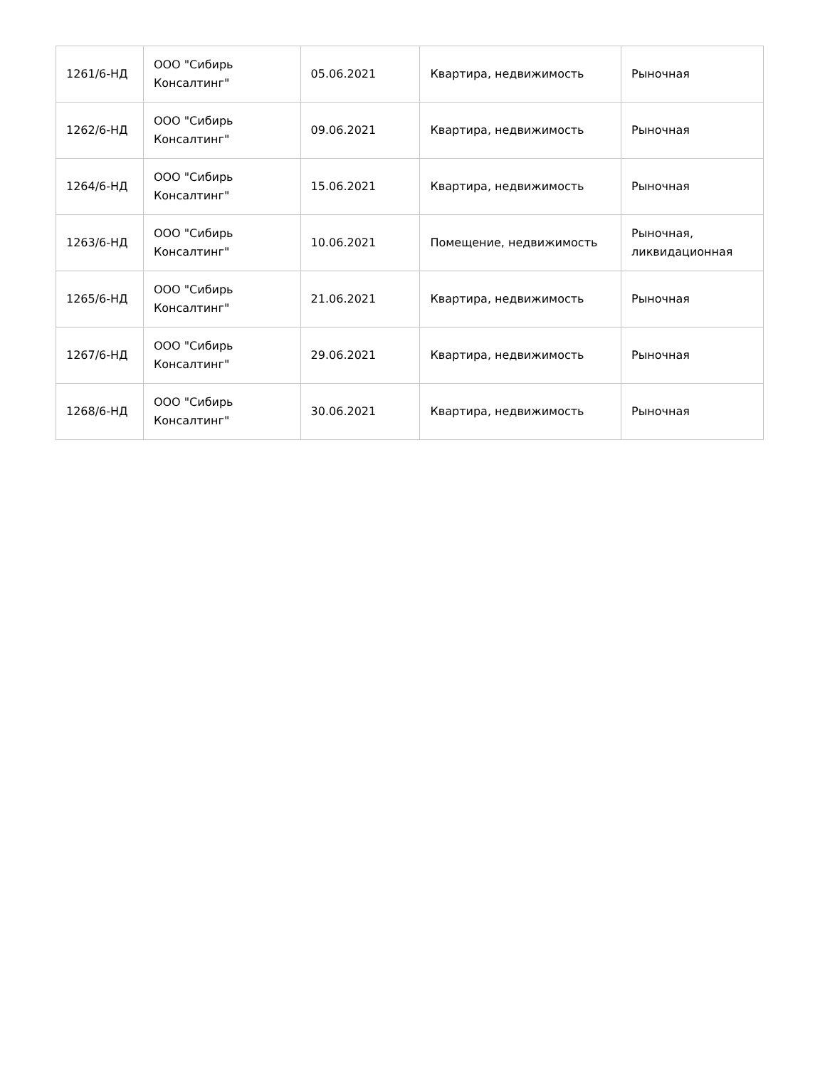| 1261/6-НД | ООО "Сибирь Консалтинг" | 05.06.2021 | Квартира, недвижимость | Рыночная |
| 1262/6-НД | ООО "Сибирь Консалтинг" | 09.06.2021 | Квартира, недвижимость | Рыночная |
| 1264/6-НД | ООО "Сибирь Консалтинг" | 15.06.2021 | Квартира, недвижимость | Рыночная |
| 1263/6-НД | ООО "Сибирь Консалтинг" | 10.06.2021 | Помещение, недвижимость | Рыночная, ликвидационная |
| 1265/6-НД | ООО "Сибирь Консалтинг" | 21.06.2021 | Квартира, недвижимость | Рыночная |
| 1267/6-НД | ООО "Сибирь Консалтинг" | 29.06.2021 | Квартира, недвижимость | Рыночная |
| 1268/6-НД | ООО "Сибирь Консалтинг" | 30.06.2021 | Квартира, недвижимость | Рыночная |